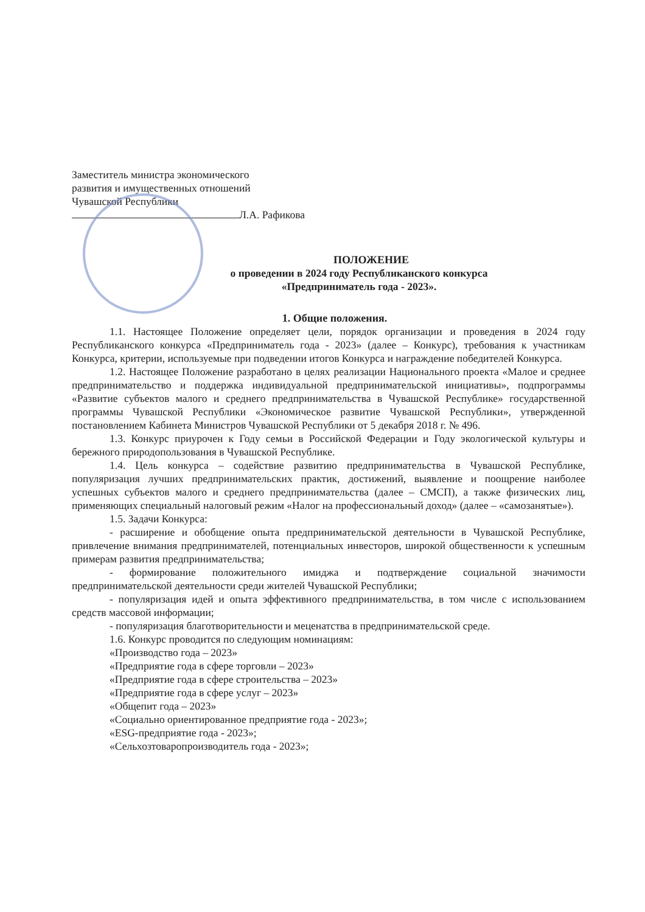Заместитель министра экономического
развития и имущественных отношений
Чувашской Республики
Л.А. Рафикова
ПОЛОЖЕНИЕ
о проведении в 2024 году Республиканского конкурса
«Предприниматель года - 2023».
1. Общие положения.
1.1. Настоящее Положение определяет цели, порядок организации и проведения в 2024 году Республиканского конкурса «Предприниматель года - 2023» (далее – Конкурс), требования к участникам Конкурса, критерии, используемые при подведении итогов Конкурса и награждение победителей Конкурса.
1.2. Настоящее Положение разработано в целях реализации Национального проекта «Малое и среднее предпринимательство и поддержка индивидуальной предпринимательской инициативы», подпрограммы «Развитие субъектов малого и среднего предпринимательства в Чувашской Республике» государственной программы Чувашской Республики «Экономическое развитие Чувашской Республики», утвержденной постановлением Кабинета Министров Чувашской Республики от 5 декабря 2018 г. № 496.
1.3. Конкурс приурочен к Году семьи в Российской Федерации и Году экологической культуры и бережного природопользования в Чувашской Республике.
1.4. Цель конкурса – содействие развитию предпринимательства в Чувашской Республике, популяризация лучших предпринимательских практик, достижений, выявление и поощрение наиболее успешных субъектов малого и среднего предпринимательства (далее – СМСП), а также физических лиц, применяющих специальный налоговый режим «Налог на профессиональный доход» (далее – «самозанятые»).
1.5. Задачи Конкурса:
- расширение и обобщение опыта предпринимательской деятельности в Чувашской Республике, привлечение внимания предпринимателей, потенциальных инвесторов, широкой общественности к успешным примерам развития предпринимательства;
- формирование положительного имиджа и подтверждение социальной значимости предпринимательской деятельности среди жителей Чувашской Республики;
- популяризация идей и опыта эффективного предпринимательства, в том числе с использованием средств массовой информации;
- популяризация благотворительности и меценатства в предпринимательской среде.
1.6. Конкурс проводится по следующим номинациям:
«Производство года – 2023»
«Предприятие года в сфере торговли – 2023»
«Предприятие года в сфере строительства – 2023»
«Предприятие года в сфере услуг – 2023»
«Общепит года – 2023»
«Социально ориентированное предприятие года - 2023»;
«ESG-предприятие года - 2023»;
«Сельхозтоваропроизводитель года - 2023»;